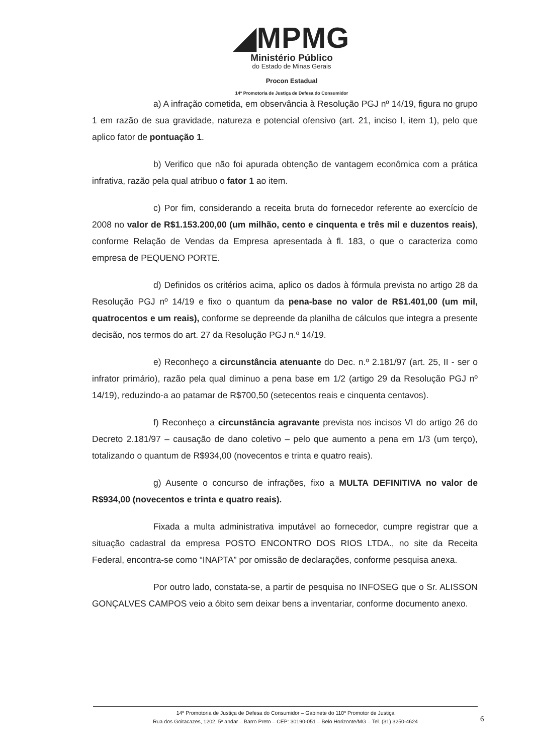◢MPMG
Ministério Público
do Estado de Minas Gerais
Procon Estadual
14ª Promotoria de Justiça de Defesa do Consumidor
a) A infração cometida, em observância à Resolução PGJ nº 14/19, figura no grupo 1 em razão de sua gravidade, natureza e potencial ofensivo (art. 21, inciso I, item 1), pelo que aplico fator de pontuação 1.
b) Verifico que não foi apurada obtenção de vantagem econômica com a prática infrativa, razão pela qual atribuo o fator 1 ao item.
c) Por fim, considerando a receita bruta do fornecedor referente ao exercício de 2008 no valor de R$1.153.200,00 (um milhão, cento e cinquenta e três mil e duzentos reais), conforme Relação de Vendas da Empresa apresentada à fl. 183, o que o caracteriza como empresa de PEQUENO PORTE.
d) Definidos os critérios acima, aplico os dados à fórmula prevista no artigo 28 da Resolução PGJ nº 14/19 e fixo o quantum da pena-base no valor de R$1.401,00 (um mil, quatrocentos e um reais), conforme se depreende da planilha de cálculos que integra a presente decisão, nos termos do art. 27 da Resolução PGJ n.º 14/19.
e) Reconheço a circunstância atenuante do Dec. n.º 2.181/97 (art. 25, II - ser o infrator primário), razão pela qual diminuo a pena base em 1/2 (artigo 29 da Resolução PGJ nº 14/19), reduzindo-a ao patamar de R$700,50 (setecentos reais e cinquenta centavos).
f) Reconheço a circunstância agravante prevista nos incisos VI do artigo 26 do Decreto 2.181/97 – causação de dano coletivo – pelo que aumento a pena em 1/3 (um terço), totalizando o quantum de R$934,00 (novecentos e trinta e quatro reais).
g) Ausente o concurso de infrações, fixo a MULTA DEFINITIVA no valor de R$934,00 (novecentos e trinta e quatro reais).
Fixada a multa administrativa imputável ao fornecedor, cumpre registrar que a situação cadastral da empresa POSTO ENCONTRO DOS RIOS LTDA., no site da Receita Federal, encontra-se como “INAPTA” por omissão de declarações, conforme pesquisa anexa.
Por outro lado, constata-se, a partir de pesquisa no INFOSEG que o Sr. ALISSON GONÇALVES CAMPOS veio a óbito sem deixar bens a inventariar, conforme documento anexo.
14ª Promotoria de Justiça de Defesa do Consumidor – Gabinete do 110º Promotor de Justiça
Rua dos Goitacazes, 1202, 5º andar – Barro Preto – CEP: 30190-051 – Belo Horizonte/MG – Tel. (31) 3250-4624
6